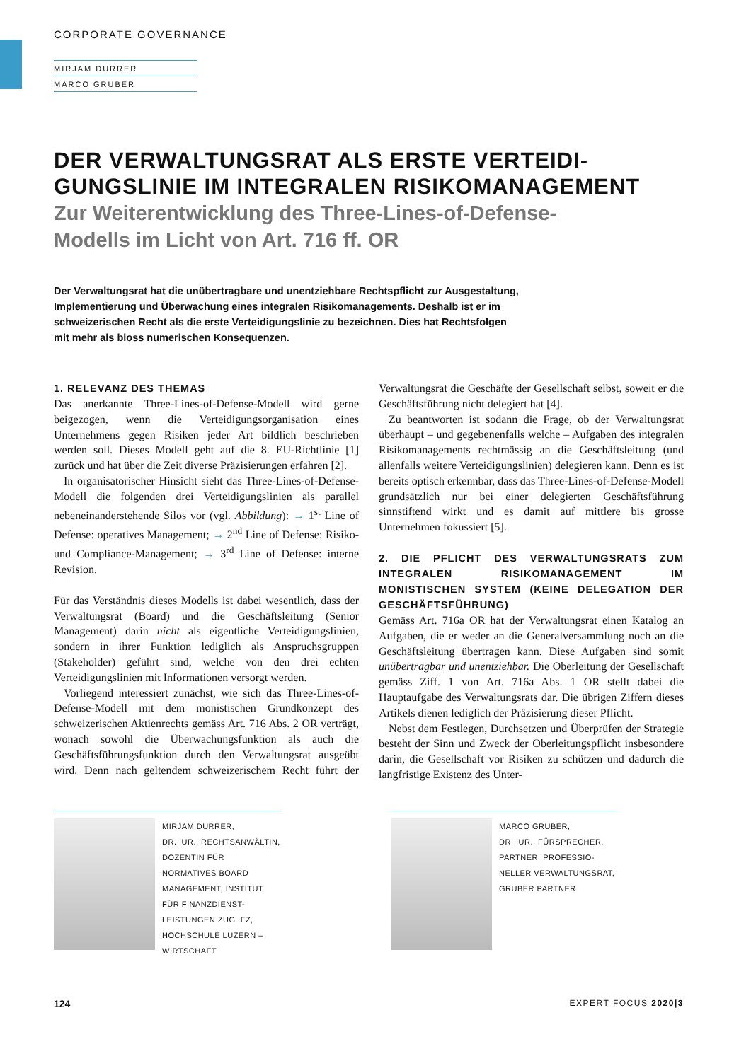CORPORATE GOVERNANCE
MIRJAM DURRER
MARCO GRUBER
DER VERWALTUNGSRAT ALS ERSTE VERTEIDI-
GUNGSLINIE IM INTEGRALEN RISIKOMANAGEMENT
Zur Weiterentwicklung des Three-Lines-of-Defense-
Modells im Licht von Art. 716 ff. OR
Der Verwaltungsrat hat die unübertragbare und unentziehbare Rechtspflicht zur Ausgestaltung, Implementierung und Überwachung eines integralen Risikomanagements. Deshalb ist er im schweizerischen Recht als die erste Verteidigungslinie zu bezeichnen. Dies hat Rechtsfolgen mit mehr als bloss numerischen Konsequenzen.
1. RELEVANZ DES THEMAS
Das anerkannte Three-Lines-of-Defense-Modell wird gerne beigezogen, wenn die Verteidigungsorganisation eines Unternehmens gegen Risiken jeder Art bildlich beschrieben werden soll. Dieses Modell geht auf die 8. EU-Richtlinie [1] zurück und hat über die Zeit diverse Präzisierungen erfahren [2].
In organisatorischer Hinsicht sieht das Three-Lines-of-Defense-Modell die folgenden drei Verteidigungslinien als parallel nebeneinanderstehende Silos vor (vgl. Abbildung): → 1<sup>st</sup> Line of Defense: operatives Management; → 2<sup>nd</sup> Line of Defense: Risiko- und Compliance-Management; → 3<sup>rd</sup> Line of Defense: interne Revision.
Für das Verständnis dieses Modells ist dabei wesentlich, dass der Verwaltungsrat (Board) und die Geschäftsleitung (Senior Management) darin nicht als eigentliche Verteidigungslinien, sondern in ihrer Funktion lediglich als Anspruchsgruppen (Stakeholder) geführt sind, welche von den drei echten Verteidigungslinien mit Informationen versorgt werden.
Vorliegend interessiert zunächst, wie sich das Three-Lines-of-Defense-Modell mit dem monistischen Grundkonzept des schweizerischen Aktienrechts gemäss Art. 716 Abs. 2 OR verträgt, wonach sowohl die Überwachungsfunktion als auch die Geschäftsführungsfunktion durch den Verwaltungsrat ausgeübt wird. Denn nach geltendem schweizerischem Recht führt der Verwaltungsrat die Geschäfte der Gesellschaft selbst, soweit er die Geschäftsführung nicht delegiert hat [4].
Zu beantworten ist sodann die Frage, ob der Verwaltungsrat überhaupt – und gegebenenfalls welche – Aufgaben des integralen Risikomanagements rechtmässig an die Geschäftsleitung (und allenfalls weitere Verteidigungslinien) delegieren kann. Denn es ist bereits optisch erkennbar, dass das Three-Lines-of-Defense-Modell grundsätzlich nur bei einer delegierten Geschäftsführung sinnstiftend wirkt und es damit auf mittlere bis grosse Unternehmen fokussiert [5].
2. DIE PFLICHT DES VERWALTUNGSRATS ZUM INTEGRALEN RISIKOMANAGEMENT IM MONISTISCHEN SYSTEM (KEINE DELEGATION DER GESCHÄFTSFÜHRUNG)
Gemäss Art. 716a OR hat der Verwaltungsrat einen Katalog an Aufgaben, die er weder an die Generalversammlung noch an die Geschäftsleitung übertragen kann. Diese Aufgaben sind somit unübertragbar und unentziehbar. Die Oberleitung der Gesellschaft gemäss Ziff. 1 von Art. 716a Abs. 1 OR stellt dabei die Hauptaufgabe des Verwaltungsrats dar. Die übrigen Ziffern dieses Artikels dienen lediglich der Präzisierung dieser Pflicht.
Nebst dem Festlegen, Durchsetzen und Überprüfen der Strategie besteht der Sinn und Zweck der Oberleitungspflicht insbesondere darin, die Gesellschaft vor Risiken zu schützen und dadurch die langfristige Existenz des Unter-
MIRJAM DURRER,
DR. IUR., RECHTSANWÄLTIN,
DOZENTIN FÜR
NORMATIVES BOARD
MANAGEMENT, INSTITUT
FÜR FINANZDIENST-
LEISTUNGEN ZUG IFZ,
HOCHSCHULE LUZERN –
WIRTSCHAFT
MARCO GRUBER,
DR. IUR., FÜRSPRECHER,
PARTNER, PROFESSIO-
NELLER VERWALTUNGSRAT,
GRUBER PARTNER
124 EXPERT FOCUS 2020|3